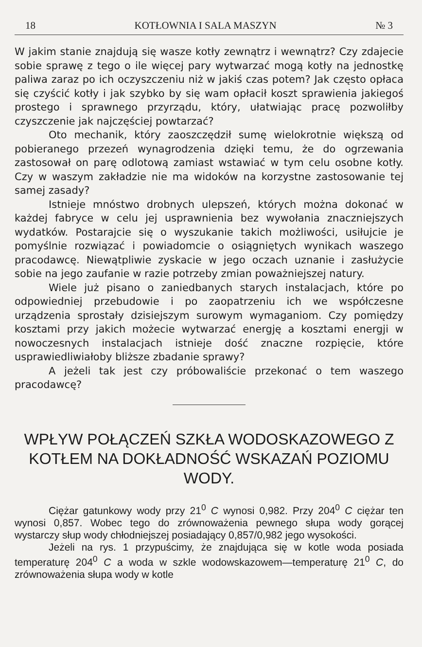18 KOTŁOWNIA I SALA MASZYN № 3
W jakim stanie znajdują się wasze kotły zewnątrz i wewnątrz? Czy zdajecie sobie sprawę z tego o ile więcej pary wytwarzać mogą kotły na jednostkę paliwa zaraz po ich oczyszczeniu niż w jakiś czas potem? Jak często opłaca się czyścić kotły i jak szybko by się wam opłacił koszt sprawienia jakiegoś prostego i sprawnego przyrządu, który, ułatwiając pracę pozwoliłby czyszczenie jak najczęściej powtarzać?
Oto mechanik, który zaoszczędził sumę wielokrotnie większą od pobieranego przezeń wynagrodzenia dzięki temu, że do ogrzewania zastosował on parę odlotową zamiast wstawiać w tym celu osobne kotły. Czy w waszym zakładzie nie ma widoków na korzystne zastosowanie tej samej zasady?
Istnieje mnóstwo drobnych ulepszeń, których można dokonać w każdej fabryce w celu jej usprawnienia bez wywołania znaczniejszych wydatków. Postarajcie się o wyszukanie takich możliwości, usiłujcie je pomyślnie rozwiązać i powiadomcie o osiągniętych wynikach waszego pracodawcę. Niewątpliwie zyskacie w jego oczach uznanie i zasłużycie sobie na jego zaufanie w razie potrzeby zmian poważniejszej natury.
Wiele już pisano o zaniedbanych starych instalacjach, które po odpowiedniej przebudowie i po zaopatrzeniu ich we współczesne urządzenia sprostały dzisiejszym surowym wymaganiom. Czy pomiędzy kosztami przy jakich możecie wytwarzać energję a kosztami energji w nowoczesnych instalacjach istnieje dość znaczne rozpięcie, które usprawiedliwiałoby bliższe zbadanie sprawy?
A jeżeli tak jest czy próbowaliście przekonać o tem waszego pracodawcę?
WPŁYW POŁĄCZEŃ SZKŁA WODOSKAZOWEGO Z KOTŁEM NA DOKŁADNOŚĆ WSKAZAŃ POZIOMU WODY.
Ciężar gatunkowy wody przy 21<sup>0</sup> C wynosi 0,982. Przy 204<sup>0</sup> C ciężar ten wynosi 0,857. Wobec tego do zrównoważenia pewnego słupa wody gorącej wystarczy słup wody chłodniejszej posiadający 0,857/0,982 jego wysokości.
Jeżeli na rys. 1 przypuścimy, że znajdująca się w kotle woda posiada temperaturę 204<sup>0</sup> C a woda w szkle wodowskazowem—temperaturę 21<sup>0</sup> C, do zrównoważenia słupa wody w kotle